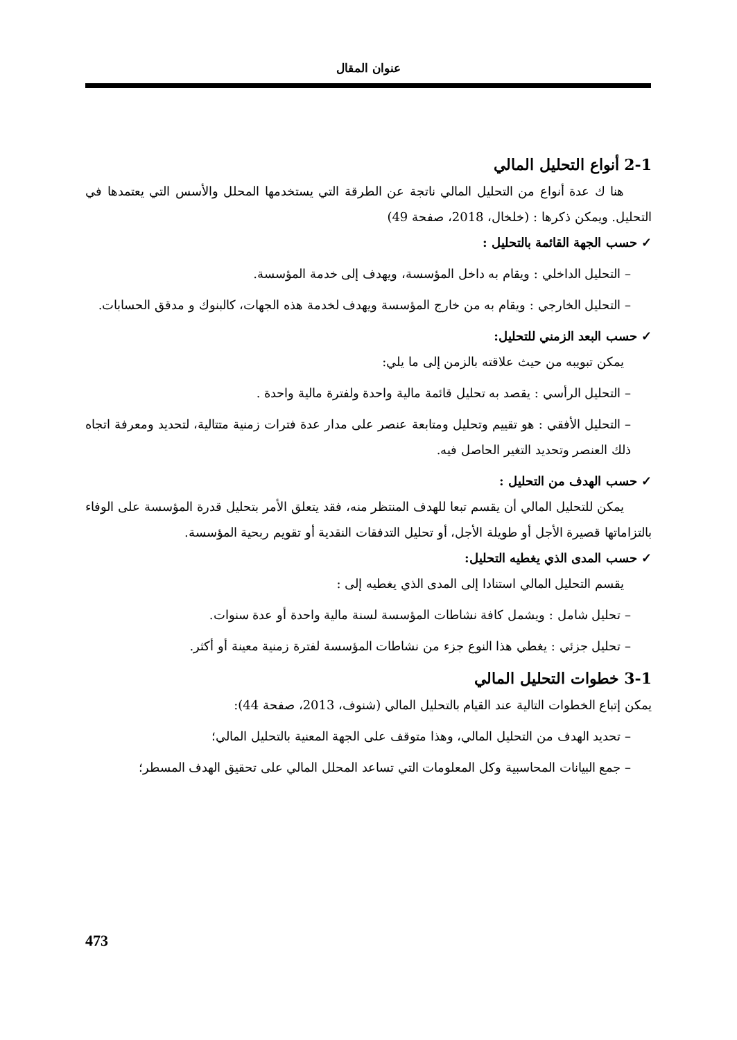عنوان المقال
2-1 أنواع التحليل المالي
هنا ك عدة أنواع من التحليل المالي ناتجة عن الطرقة التي يستخدمها المحلل والأسس التي يعتمدها في التحليل. ويمكن ذكرها : (خلخال، 2018، صفحة 49)
✓ حسب الجهة القائمة بالتحليل :
– التحليل الداخلي : ويقام به داخل المؤسسة، ويهدف إلى خدمة المؤسسة.
– التحليل الخارجي : ويقام به من خارج المؤسسة ويهدف لخدمة هذه الجهات، كالبنوك و مدقق الحسابات.
✓ حسب البعد الزمني للتحليل:
يمكن تبويبه من حيث علاقته بالزمن إلى ما يلي:
– التحليل الرأسي : يقصد به تحليل قائمة مالية واحدة ولفترة مالية واحدة .
– التحليل الأفقي : هو تقييم وتحليل ومتابعة عنصر على مدار عدة فترات زمنية متتالية، لتحديد ومعرفة اتجاه ذلك العنصر وتحديد التغير الحاصل فيه.
✓ حسب الهدف من التحليل :
يمكن للتحليل المالي أن يقسم تبعا للهدف المنتظر منه، فقد يتعلق الأمر بتحليل قدرة المؤسسة على الوفاء بالتزاماتها قصيرة الأجل أو طويلة الأجل، أو تحليل التدفقات النقدية أو تقويم ربحية المؤسسة.
✓ حسب المدى الذي يغطيه التحليل:
يقسم التحليل المالي استنادا إلى المدى الذي يغطيه إلى :
– تحليل شامل : ويشمل كافة نشاطات المؤسسة لسنة مالية واحدة أو عدة سنوات.
– تحليل جزئي : يغطي هذا النوع جزء من نشاطات المؤسسة لفترة زمنية معينة أو أكثر.
3-1 خطوات التحليل المالي
يمكن إتباع الخطوات التالية عند القيام بالتحليل المالي (شنوف، 2013، صفحة 44):
– تحديد الهدف من التحليل المالي، وهذا متوقف على الجهة المعنية بالتحليل المالي؛
– جمع البيانات المحاسبية وكل المعلومات التي تساعد المحلل المالي على تحقيق الهدف المسطر؛
473